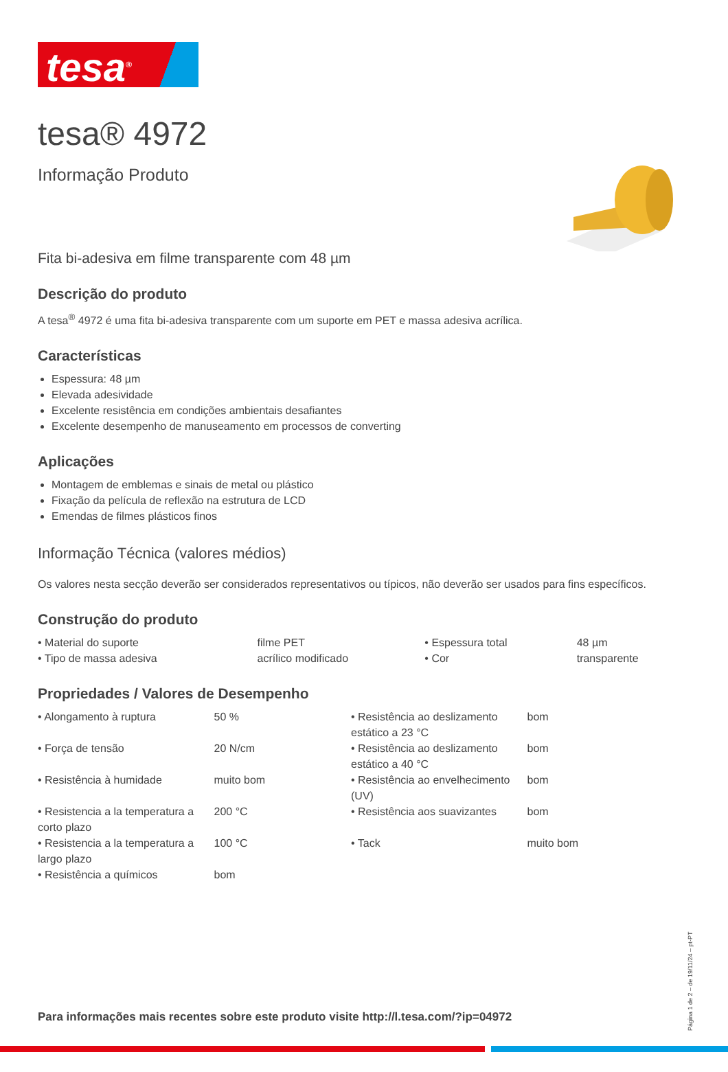tesa<sup>®</sup>
tesa® 4972
Informação Produto
Fita bi-adesiva em filme transparente com 48 µm
Descrição do produto
A tesa<sup>®</sup> 4972 é uma fita bi-adesiva transparente com um suporte em PET e massa adesiva acrílica.
Características
Espessura: 48 µm
Elevada adesividade
Excelente resistência em condições ambientais desafiantes
Excelente desempenho de manuseamento em processos de converting
Aplicações
Montagem de emblemas e sinais de metal ou plástico
Fixação da película de reflexão na estrutura de LCD
Emendas de filmes plásticos finos
Informação Técnica (valores médios)
Os valores nesta secção deverão ser considerados representativos ou típicos, não deverão ser usados para fins específicos.
Construção do produto
| • Material do suporte | filme PET | • Espessura total | 48 µm |
| • Tipo de massa adesiva | acrílico modificado | • Cor | transparente |
Propriedades / Valores de Desempenho
| • Alongamento à ruptura | 50 % | • Resistência ao deslizamento estático a 23 °C | bom |
| • Força de tensão | 20 N/cm | • Resistência ao deslizamento estático a 40 °C | bom |
| • Resistência à humidade | muito bom | • Resistência ao envelhecimento (UV) | bom |
| • Resistencia a la temperatura a corto plazo | 200 °C | • Resistência aos suavizantes | bom |
| • Resistencia a la temperatura a largo plazo | 100 °C | • Tack | muito bom |
| • Resistência a químicos | bom | | |
Página 1 de 2 – de 19/11/24 – pt-PT
Para informações mais recentes sobre este produto visite http://l.tesa.com/?ip=04972